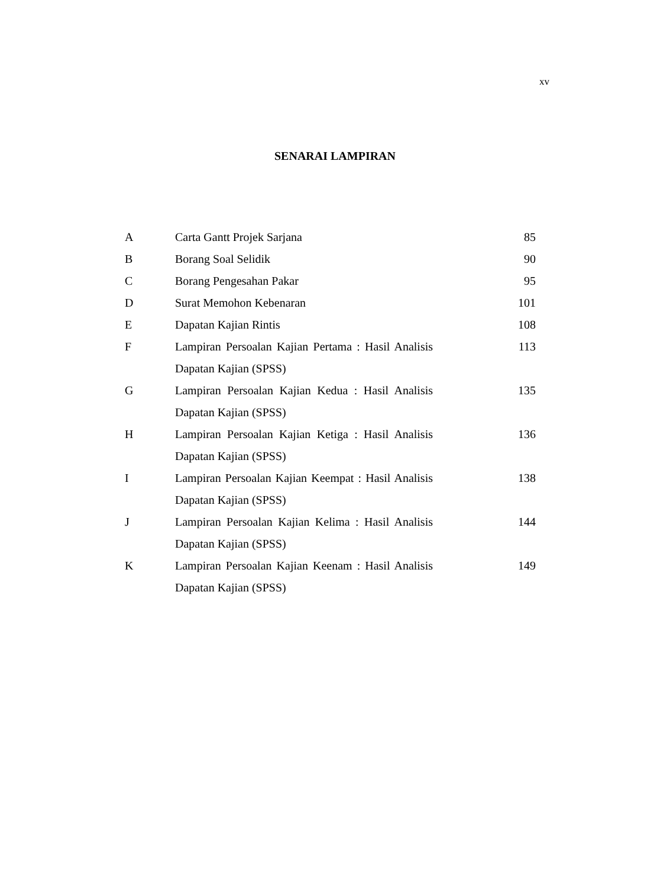xv
SENARAI LAMPIRAN
| A | Carta Gantt Projek Sarjana | 85 |
| B | Borang Soal Selidik | 90 |
| C | Borang Pengesahan Pakar | 95 |
| D | Surat Memohon Kebenaran | 101 |
| E | Dapatan Kajian Rintis | 108 |
| F | Lampiran Persoalan Kajian Pertama : Hasil Analisis Dapatan Kajian (SPSS) | 113 |
| G | Lampiran Persoalan Kajian Kedua : Hasil Analisis Dapatan Kajian (SPSS) | 135 |
| H | Lampiran Persoalan Kajian Ketiga : Hasil Analisis Dapatan Kajian (SPSS) | 136 |
| I | Lampiran Persoalan Kajian Keempat : Hasil Analisis Dapatan Kajian (SPSS) | 138 |
| J | Lampiran Persoalan Kajian Kelima : Hasil Analisis Dapatan Kajian (SPSS) | 144 |
| K | Lampiran Persoalan Kajian Keenam : Hasil Analisis Dapatan Kajian (SPSS) | 149 |